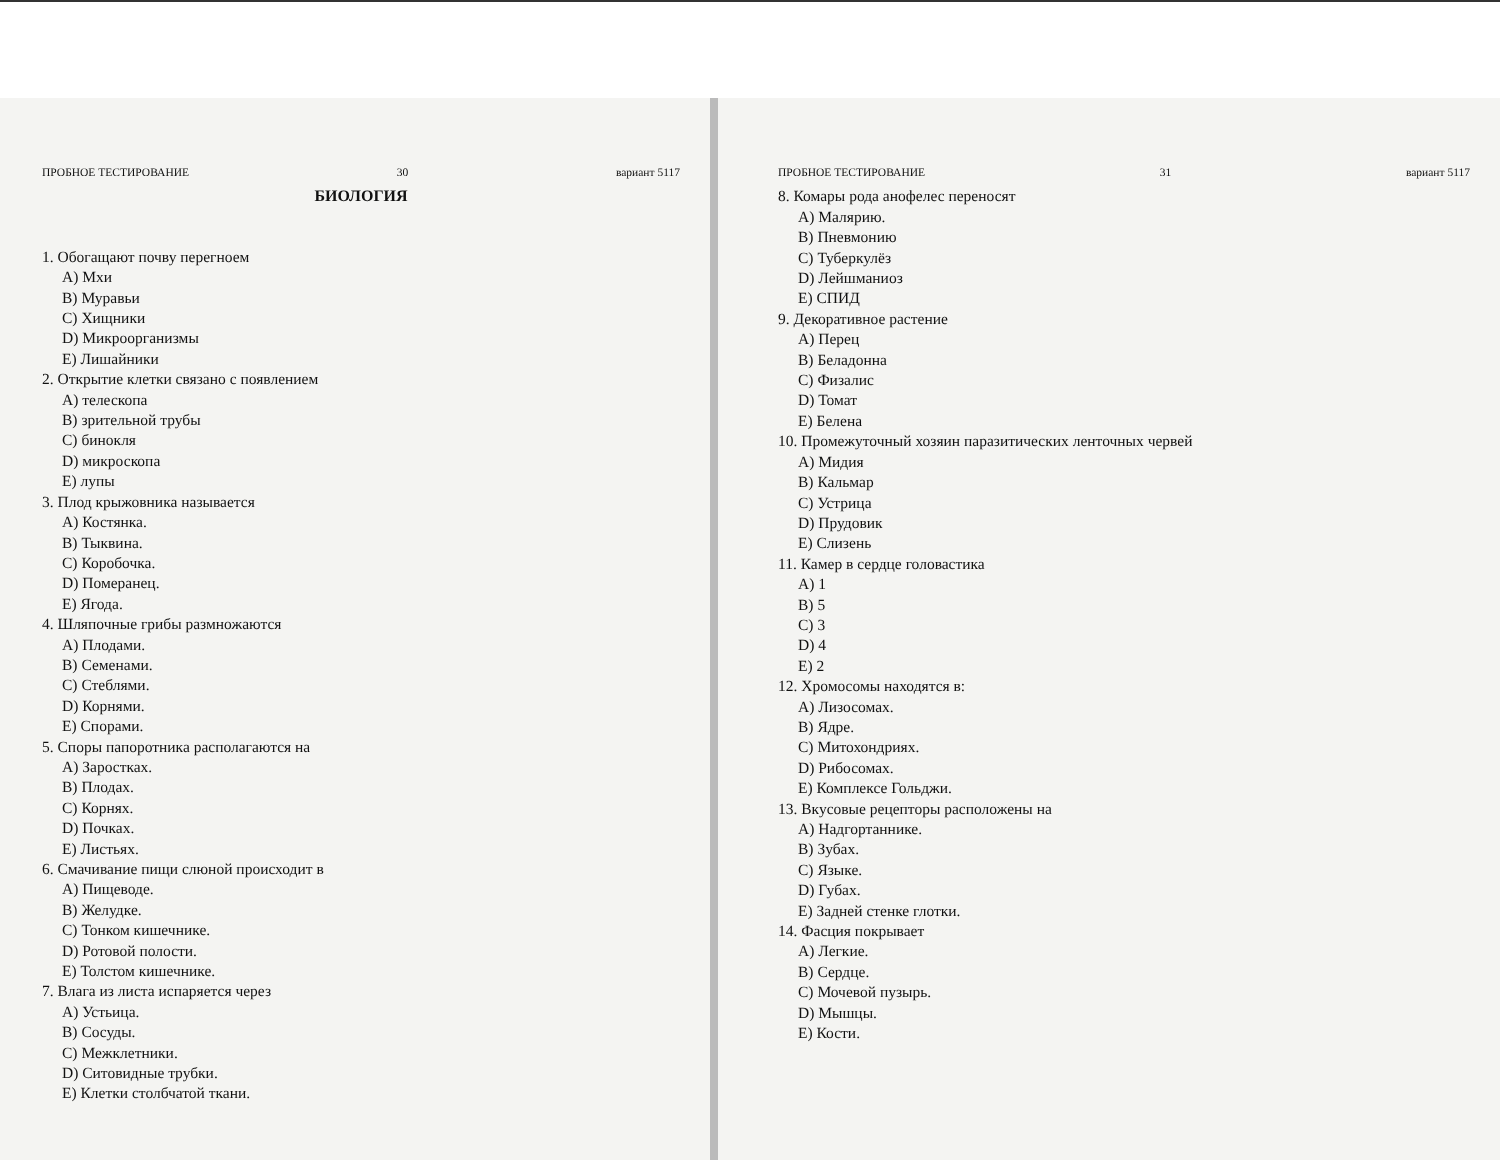ПРОБНОЕ ТЕСТИРОВАНИЕ 30 вариант 5117
БИОЛОГИЯ
1. Обогащают почву перегноем
A) Мхи
B) Муравьи
C) Хищники
D) Микроорганизмы
E) Лишайники
2. Открытие клетки связано с появлением
A) телескопа
B) зрительной трубы
C) бинокля
D) микроскопа
E) лупы
3. Плод крыжовника называется
A) Костянка.
B) Тыквина.
C) Коробочка.
D) Померанец.
E) Ягода.
4. Шляпочные грибы размножаются
A) Плодами.
B) Семенами.
C) Стеблями.
D) Корнями.
E) Спорами.
5. Споры папоротника располагаются на
A) Заростках.
B) Плодах.
C) Корнях.
D) Почках.
E) Листьях.
6. Смачивание пищи слюной происходит в
A) Пищеводе.
B) Желудке.
C) Тонком кишечнике.
D) Ротовой полости.
E) Толстом кишечнике.
7. Влага из листа испаряется через
A) Устьица.
B) Сосуды.
C) Межклетники.
D) Ситовидные трубки.
E) Клетки столбчатой ткани.
ПРОБНОЕ ТЕСТИРОВАНИЕ 31 вариант 5117
8. Комары рода анофелес переносят
A) Малярию.
B) Пневмонию
C) Туберкулёз
D) Лейшманиоз
E) СПИД
9. Декоративное растение
A) Перец
B) Беладонна
C) Физалис
D) Томат
E) Белена
10. Промежуточный хозяин паразитических ленточных червей
A) Мидия
B) Кальмар
C) Устрица
D) Прудовик
E) Слизень
11. Камер в сердце головастика
A) 1
B) 5
C) 3
D) 4
E) 2
12. Хромосомы находятся в:
A) Лизосомах.
B) Ядре.
C) Митохондриях.
D) Рибосомах.
E) Комплексе Гольджи.
13. Вкусовые рецепторы расположены на
A) Надгортаннике.
B) Зубах.
C) Языке.
D) Губах.
E) Задней стенке глотки.
14. Фасция покрывает
A) Легкие.
B) Сердце.
C) Мочевой пузырь.
D) Мышцы.
E) Кости.